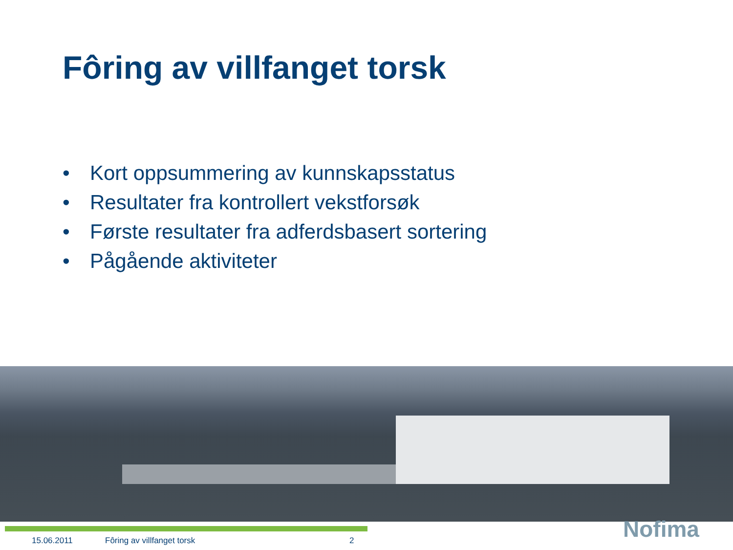Fôring av villfanget torsk
• Kort oppsummering av kunnskapsstatus
• Resultater fra kontrollert vekstforsøk
• Første resultater fra adferdsbasert sortering
• Pågående aktiviteter
15.06.2011 Fôring av villfanget torsk 2 Nofima